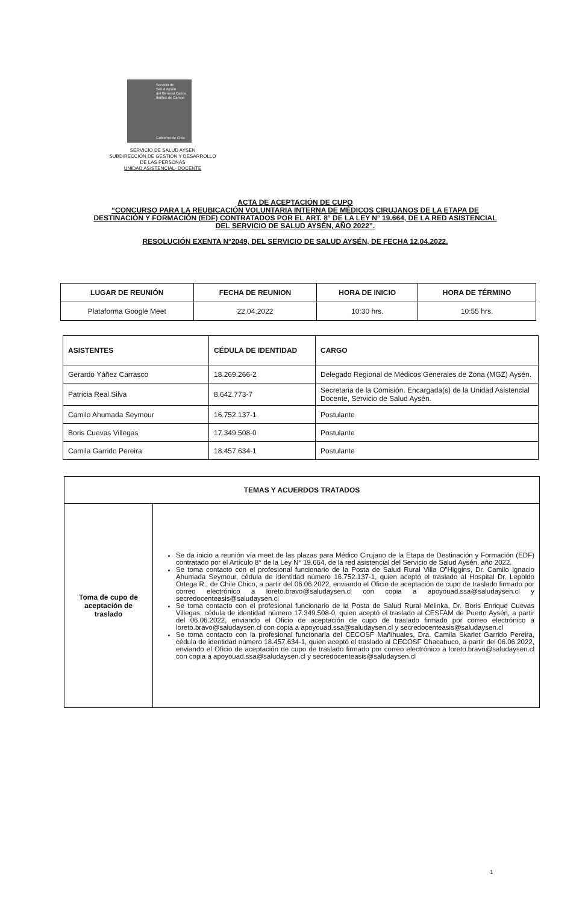Servicio de
Salud Aysén
del General Carlos
Ibáñez de Campo
Gobierno de Chile
SERVICIO DE SALUD AYSEN
SUBDIRECCIÓN DE GESTIÓN Y DESARROLLO
DE LAS PERSONAS
UNIDAD ASISTENCIAL- DOCENTE
ACTA DE ACEPTACIÓN DE CUPO
“CONCURSO PARA LA REUBICACIÓN VOLUNTARIA INTERNA DE MÉDICOS CIRUJANOS DE LA ETAPA DE DESTINACIÓN Y FORMACIÓN (EDF) CONTRATADOS POR EL ART. 8° DE LA LEY N° 19.664, DE LA RED ASISTENCIAL DEL SERVICIO DE SALUD AYSÉN, AÑO 2022”.
RESOLUCIÓN EXENTA N°2049, DEL SERVICIO DE SALUD AYSÉN, DE FECHA 12.04.2022.
| LUGAR DE REUNIÓN | FECHA DE REUNION | HORA DE INICIO | HORA DE TÉRMINO |
| --- | --- | --- | --- |
| Plataforma Google Meet | 22.04.2022 | 10:30 hrs. | 10:55 hrs. |
| ASISTENTES | CÉDULA DE IDENTIDAD | CARGO |
| --- | --- | --- |
| Gerardo Yáñez Carrasco | 18.269.266-2 | Delegado Regional de Médicos Generales de Zona (MGZ) Aysén. |
| Patricia Real Silva | 8.642.773-7 | Secretaria de la Comisión. Encargada(s) de la Unidad Asistencial Docente, Servicio de Salud Aysén. |
| Camilo Ahumada Seymour | 16.752.137-1 | Postulante |
| Boris Cuevas Villegas | 17.349.508-0 | Postulante |
| Camila Garrido Pereira | 18.457.634-1 | Postulante |
| TEMAS Y ACUERDOS TRATADOS | |
| --- | --- |
| Toma de cupo de aceptación de traslado | Se da inicio a reunión vía meet de las plazas para Médico Cirujano de la Etapa de Destinación y Formación (EDF) contratado por el Artículo 8° de la Ley N° 19.664, de la red asistencial del Servicio de Salud Aysén, año 2022. Se toma contacto con el profesional funcionario de la Posta de Salud Rural Villa O”Higgins, Dr. Camilo Ignacio Ahumada Seymour, cédula de identidad número 16.752.137-1, quien aceptó el traslado al Hospital Dr. Lepoldo Ortega R., de Chile Chico, a partir del 06.06.2022, enviando el Oficio de aceptación de cupo de traslado firmado por correo electrónico a loreto.bravo@saludaysen.cl con copia a apoyouad.ssa@saludaysen.cl y secredocenteasis@saludaysen.cl Se toma contacto con el profesional funcionario de la Posta de Salud Rural Melinka, Dr. Boris Enrique Cuevas Villegas, cédula de identidad número 17.349.508-0, quien aceptó el traslado al CESFAM de Puerto Aysén, a partir del 06.06.2022, enviando el Oficio de aceptación de cupo de traslado firmado por correo electrónico a loreto.bravo@saludaysen.cl con copia a apoyouad.ssa@saludaysen.cl y secredocenteasis@saludaysen.cl Se toma contacto con la profesional funcionaria del CECOSF Mañihuales, Dra. Camila Skarlet Garrido Pereira, cédula de identidad número 18.457.634-1, quien aceptó el traslado al CECOSF Chacabuco, a partir del 06.06.2022, enviando el Oficio de aceptación de cupo de traslado firmado por correo electrónico a loreto.bravo@saludaysen.cl con copia a apoyouad.ssa@saludaysen.cl y secredocenteasis@saludaysen.cl |
1